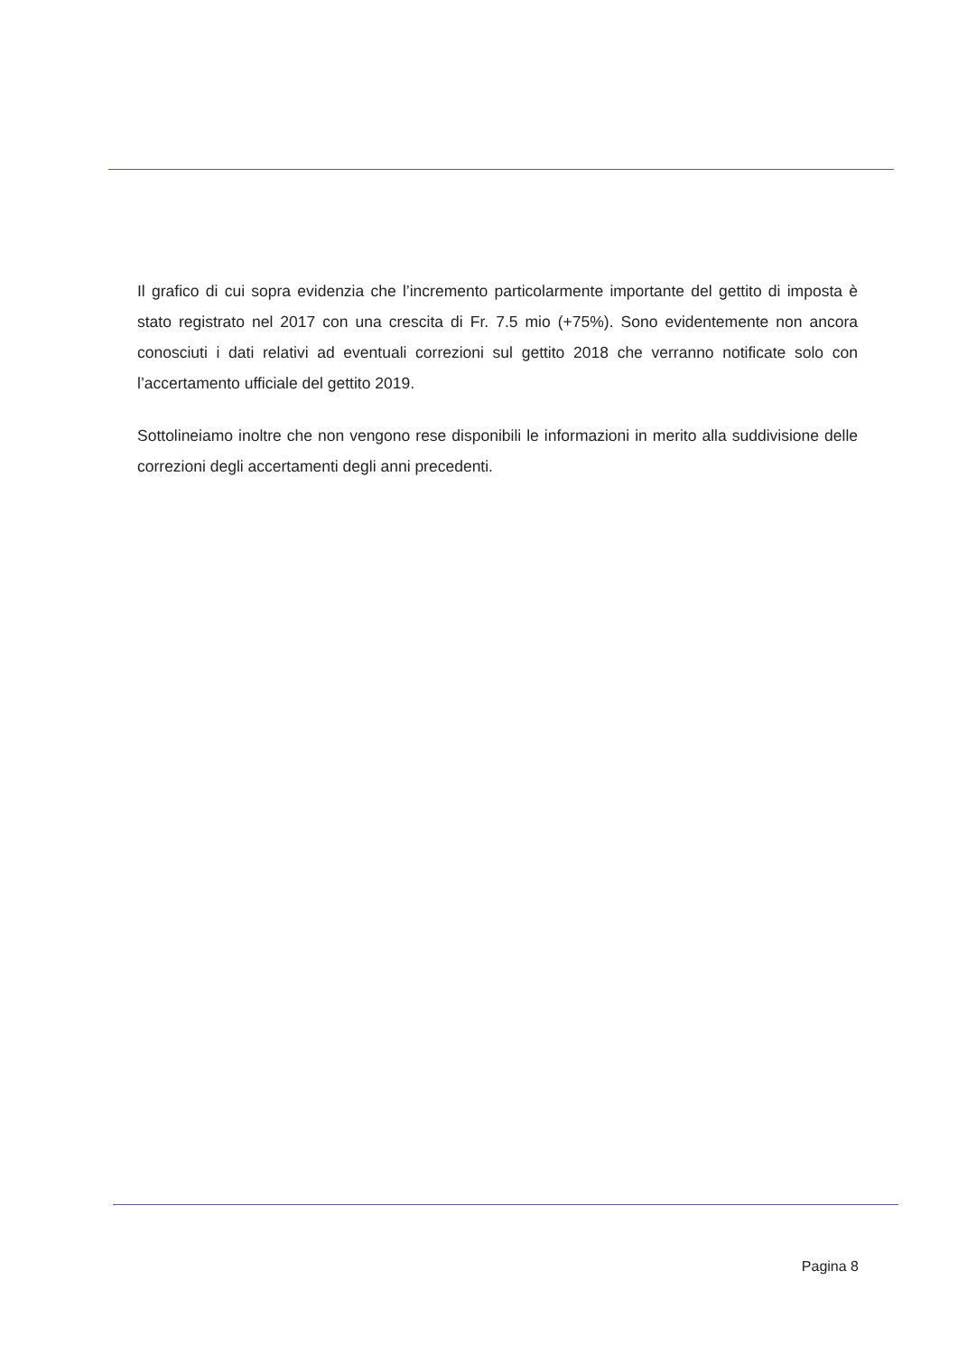Il grafico di cui sopra evidenzia che l’incremento particolarmente importante del gettito di imposta è stato registrato nel 2017 con una crescita di Fr. 7.5 mio (+75%). Sono evidentemente non ancora conosciuti i dati relativi ad eventuali correzioni sul gettito 2018 che verranno notificate solo con l’accertamento ufficiale del gettito 2019.
Sottolineiamo inoltre che non vengono rese disponibili le informazioni in merito alla suddivisione delle correzioni degli accertamenti degli anni precedenti.
Pagina 8